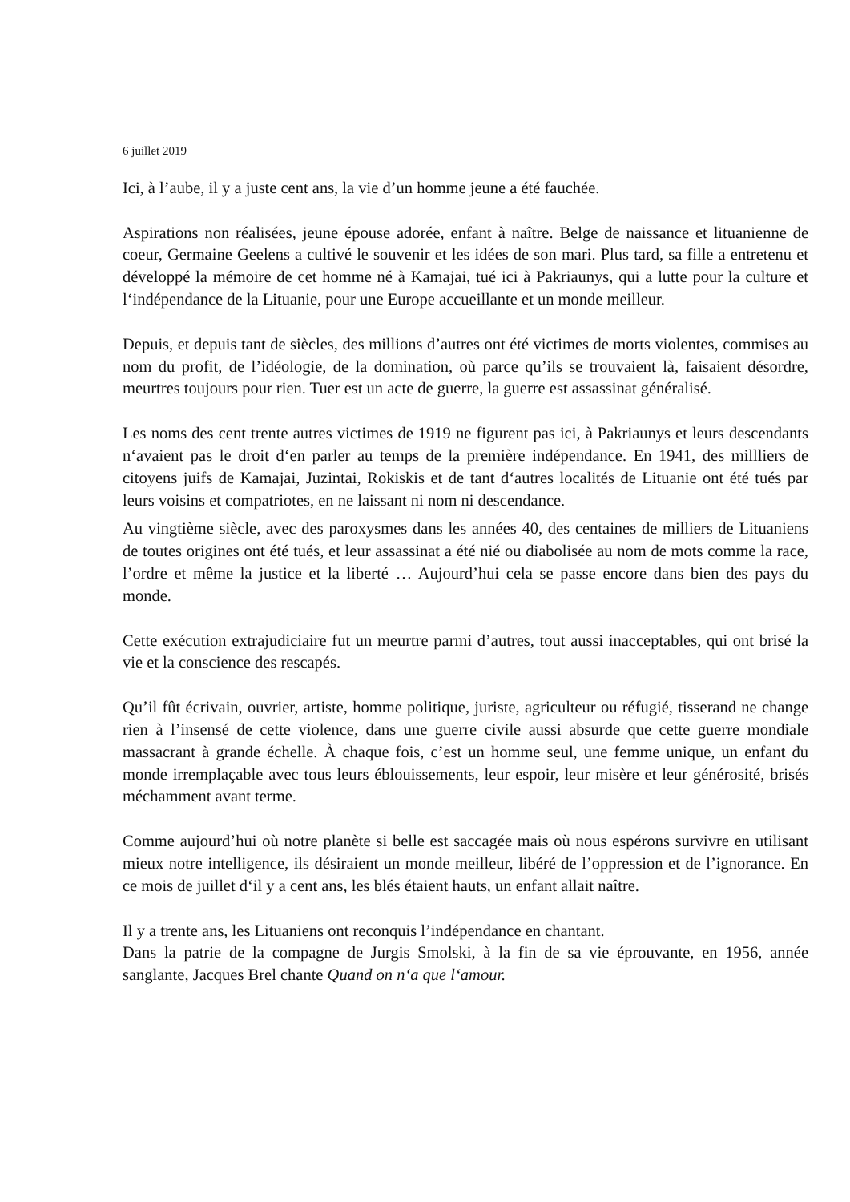6 juillet 2019
Ici, à l’aube, il y a juste cent ans, la vie d’un homme jeune a été fauchée.
Aspirations non réalisées, jeune épouse adorée, enfant à naître. Belge de naissance et lituanienne de coeur, Germaine Geelens a cultivé le souvenir et les idées de son mari. Plus tard, sa fille a entretenu et développé la mémoire de cet homme né à Kamajai, tué ici à Pakriaunys, qui a lutte pour la culture et l‘indépendance de la Lituanie, pour une Europe accueillante et un monde meilleur.
Depuis, et depuis tant de siècles, des millions d’autres ont été victimes de morts violentes, commises au nom du profit, de l’idéologie, de la domination, où parce qu’ils se trouvaient là, faisaient désordre, meurtres toujours pour rien. Tuer est un acte de guerre, la guerre est assassinat généralisé.
Les noms des cent trente autres victimes de 1919 ne figurent pas ici, à Pakriaunys et leurs descendants n‘avaient pas le droit d‘en parler au temps de la première indépendance. En 1941, des millliers de citoyens juifs de Kamajai, Juzintai, Rokiskis et de tant d‘autres localités de Lituanie ont été tués par leurs voisins et compatriotes, en ne laissant ni nom ni descendance.
Au vingtième siècle, avec des paroxysmes dans les années 40, des centaines de milliers de Lituaniens de toutes origines ont été tués, et leur assassinat a été nié ou diabolisée au nom de mots comme la race, l’ordre et même la justice et la liberté … Aujourd’hui cela se passe encore dans bien des pays du monde.
Cette exécution extrajudiciaire fut un meurtre parmi d’autres, tout aussi inacceptables, qui ont brisé la vie et la conscience des rescapés.
Qu’il fût écrivain, ouvrier, artiste, homme politique, juriste, agriculteur ou réfugié, tisserand ne change rien à l’insensé de cette violence, dans une guerre civile aussi absurde que cette guerre mondiale massacrant à grande échelle. À chaque fois, c’est un homme seul, une femme unique, un enfant du monde irremplaçable avec tous leurs éblouissements, leur espoir, leur misère et leur générosité, brisés méchamment avant terme.
Comme aujourd’hui où notre planète si belle est saccagée mais où nous espérons survivre en utilisant mieux notre intelligence, ils désiraient un monde meilleur, libéré de l’oppression et de l’ignorance. En ce mois de juillet d‘il y a cent ans, les blés étaient hauts, un enfant allait naître.
Il y a trente ans, les Lituaniens ont reconquis l’indépendance en chantant.
Dans la patrie de la compagne de Jurgis Smolski, à la fin de sa vie éprouvante, en 1956, année sanglante, Jacques Brel chante Quand on n‘a que l‘amour.